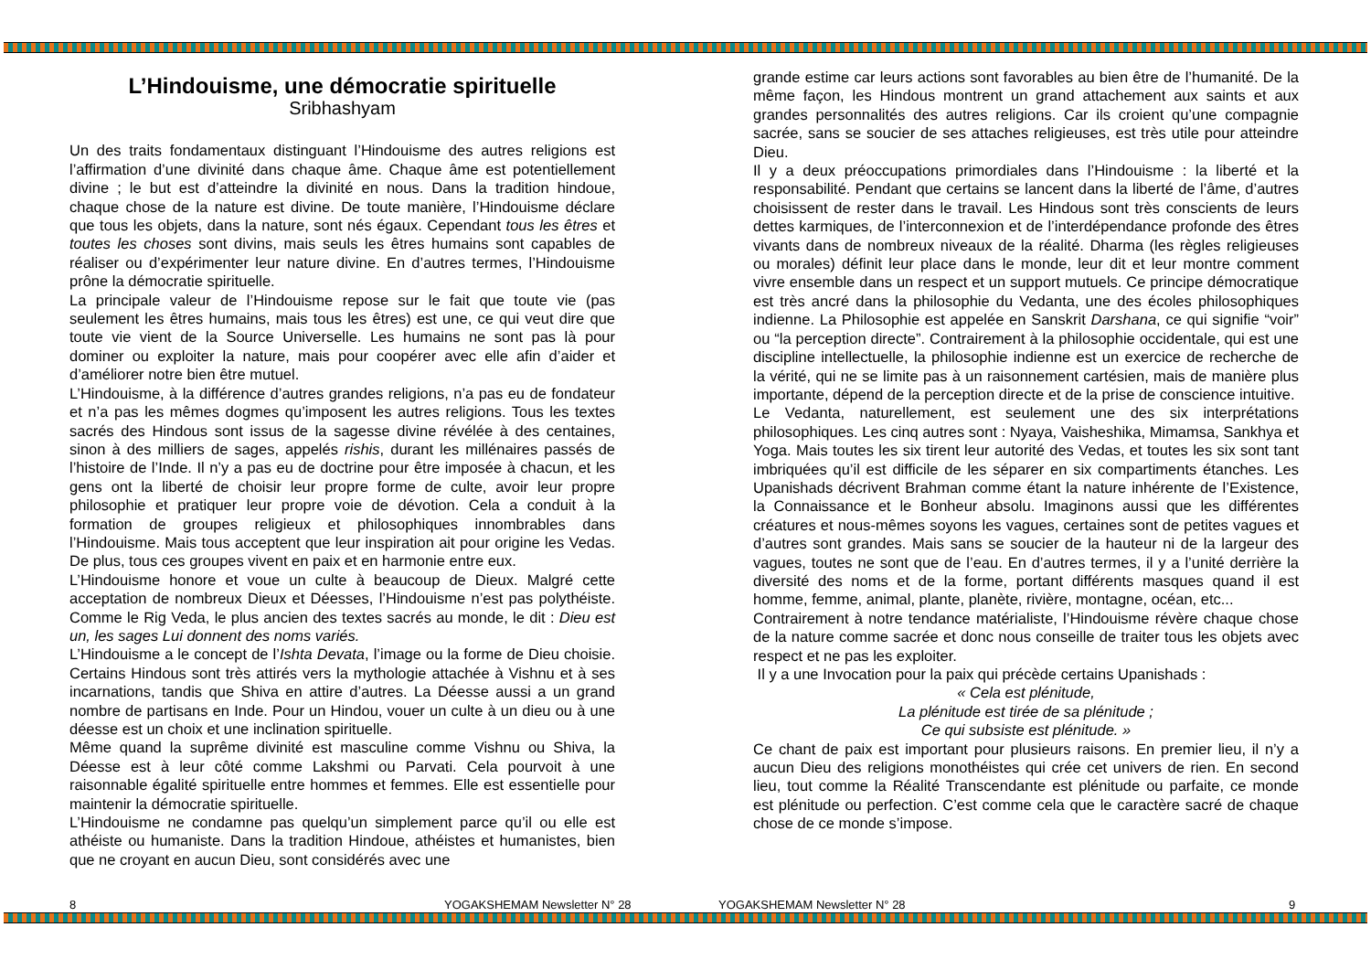L’Hindouisme, une démocratie spirituelle
Sribhashyam
Un des traits fondamentaux distinguant l’Hindouisme des autres religions est l’affirmation d’une divinité dans chaque âme. Chaque âme est potentiellement divine ; le but est d’atteindre la divinité en nous. Dans la tradition hindoue, chaque chose de la nature est divine. De toute manière, l’Hindouisme déclare que tous les objets, dans la nature, sont nés égaux. Cependant tous les êtres et toutes les choses sont divins, mais seuls les êtres humains sont capables de réaliser ou d’expérimenter leur nature divine. En d’autres termes, l’Hindouisme prône la démocratie spirituelle.
La principale valeur de l’Hindouisme repose sur le fait que toute vie (pas seulement les êtres humains, mais tous les êtres) est une, ce qui veut dire que toute vie vient de la Source Universelle. Les humains ne sont pas là pour dominer ou exploiter la nature, mais pour coopérer avec elle afin d’aider et d’améliorer notre bien être mutuel.
L’Hindouisme, à la différence d’autres grandes religions, n’a pas eu de fondateur et n’a pas les mêmes dogmes qu’imposent les autres religions. Tous les textes sacrés des Hindous sont issus de la sagesse divine révélée à des centaines, sinon à des milliers de sages, appelés rishis, durant les millénaires passés de l’histoire de l’Inde. Il n’y a pas eu de doctrine pour être imposée à chacun, et les gens ont la liberté de choisir leur propre forme de culte, avoir leur propre philosophie et pratiquer leur propre voie de dévotion. Cela a conduit à la formation de groupes religieux et philosophiques innombrables dans l’Hindouisme. Mais tous acceptent que leur inspiration ait pour origine les Vedas. De plus, tous ces groupes vivent en paix et en harmonie entre eux.
L’Hindouisme honore et voue un culte à beaucoup de Dieux. Malgré cette acceptation de nombreux Dieux et Déesses, l’Hindouisme n’est pas polythéiste. Comme le Rig Veda, le plus ancien des textes sacrés au monde, le dit : Dieu est un, les sages Lui donnent des noms variés.
L’Hindouisme a le concept de l’Ishta Devata, l’image ou la forme de Dieu choisie. Certains Hindous sont très attirés vers la mythologie attachée à Vishnu et à ses incarnations, tandis que Shiva en attire d’autres. La Déesse aussi a un grand nombre de partisans en Inde. Pour un Hindou, vouer un culte à un dieu ou à une déesse est un choix et une inclination spirituelle.
Même quand la suprême divinité est masculine comme Vishnu ou Shiva, la Déesse est à leur côté comme Lakshmi ou Parvati. Cela pourvoit à une raisonnable égalité spirituelle entre hommes et femmes. Elle est essentielle pour maintenir la démocratie spirituelle.
L’Hindouisme ne condamne pas quelqu’un simplement parce qu’il ou elle est athéiste ou humaniste. Dans la tradition Hindoue, athéistes et humanistes, bien que ne croyant en aucun Dieu, sont considérés avec une
grande estime car leurs actions sont favorables au bien être de l’humanité. De la même façon, les Hindous montrent un grand attachement aux saints et aux grandes personnalités des autres religions. Car ils croient qu’une compagnie sacrée, sans se soucier de ses attaches religieuses, est très utile pour atteindre Dieu.
Il y a deux préoccupations primordiales dans l’Hindouisme : la liberté et la responsabilité. Pendant que certains se lancent dans la liberté de l’âme, d’autres choisissent de rester dans le travail. Les Hindous sont très conscients de leurs dettes karmiques, de l’interconnexion et de l’interdépendance profonde des êtres vivants dans de nombreux niveaux de la réalité. Dharma (les règles religieuses ou morales) définit leur place dans le monde, leur dit et leur montre comment vivre ensemble dans un respect et un support mutuels. Ce principe démocratique est très ancré dans la philosophie du Vedanta, une des écoles philosophiques indienne. La Philosophie est appelée en Sanskrit Darshana, ce qui signifie “voir” ou “la perception directe”. Contrairement à la philosophie occidentale, qui est une discipline intellectuelle, la philosophie indienne est un exercice de recherche de la vérité, qui ne se limite pas à un raisonnement cartésien, mais de manière plus importante, dépend de la perception directe et de la prise de conscience intuitive.
Le Vedanta, naturellement, est seulement une des six interprétations philosophiques. Les cinq autres sont : Nyaya, Vaisheshika, Mimamsa, Sankhya et Yoga. Mais toutes les six tirent leur autorité des Vedas, et toutes les six sont tant imbriquées qu’il est difficile de les séparer en six compartiments étanches. Les Upanishads décrivent Brahman comme étant la nature inhérente de l’Existence, la Connaissance et le Bonheur absolu. Imaginons aussi que les différentes créatures et nous-mêmes soyons les vagues, certaines sont de petites vagues et d’autres sont grandes. Mais sans se soucier de la hauteur ni de la largeur des vagues, toutes ne sont que de l’eau. En d’autres termes, il y a l’unité derrière la diversité des noms et de la forme, portant différents masques quand il est homme, femme, animal, plante, planète, rivière, montagne, océan, etc...
Contrairement à notre tendance matérialiste, l’Hindouisme révère chaque chose de la nature comme sacrée et donc nous conseille de traiter tous les objets avec respect et ne pas les exploiter.
Il y a une Invocation pour la paix qui précède certains Upanishads :
« Cela est plénitude,
La plénitude est tirée de sa plénitude ;
Ce qui subsiste est plénitude. »
Ce chant de paix est important pour plusieurs raisons. En premier lieu, il n’y a aucun Dieu des religions monothéistes qui crée cet univers de rien. En second lieu, tout comme la Réalité Transcendante est plénitude ou parfaite, ce monde est plénitude ou perfection. C’est comme cela que le caractère sacré de chaque chose de ce monde s’impose.
8 YOGAKSHEMAM Newsletter N° 28 YOGAKSHEMAM Newsletter N° 28 9